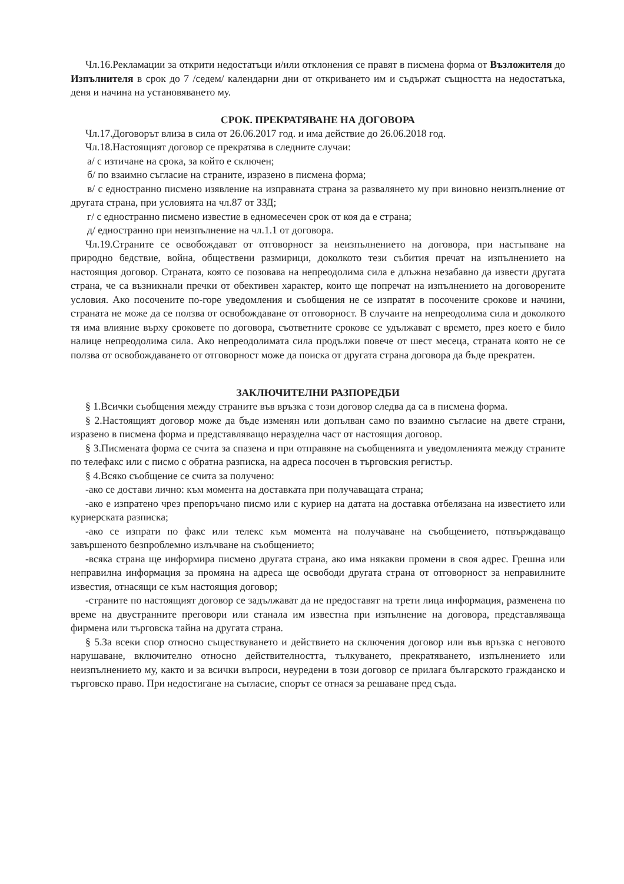Чл.16.Рекламации за открити недостатъци и/или отклонения се правят в писмена форма от Възложителя до Изпълнителя в срок до 7 /седем/ календарни дни от откриването им и съдържат същността на недостатъка, деня и начина на установяването му.
СРОК. ПРЕКРАТЯВАНЕ НА ДОГОВОРА
Чл.17.Договорът влиза в сила от 26.06.2017 год. и има действие до 26.06.2018 год.
Чл.18.Настоящият договор се прекратява в следните случаи:
а/ с изтичане на срока, за който е сключен;
б/ по взаимно съгласие на страните, изразено в писмена форма;
в/ с едностранно писмено изявление на изправната страна за развалянето му при виновно неизпълнение от другата страна, при условията на чл.87 от ЗЗД;
г/ с едностранно писмено известие в едномесечен срок от коя да е страна;
д/ едностранно при неизпълнение на чл.1.1 от договора.
Чл.19.Страните се освобождават от отговорност за неизпълнението на договора, при настъпване на природно бедствие, война, обществени размирици, доколкото тези събития пречат на изпълнението на настоящия договор. Страната, която се позовава на непреодолима сила е длъжна незабавно да извести другата страна, че са възникнали пречки от обективен характер, които ще попречат на изпълнението на договорените условия. Ако посочените по-горе уведомления и съобщения не се изпратят в посочените срокове и начини, страната не може да се ползва от освобождаване от отговорност. В случаите на непреодолима сила и доколкото тя има влияние върху сроковете по договора, съответните срокове се удължават с времето, през което е било налице непреодолима сила. Ако непреодолимата сила продължи повече от шест месеца, страната която не се ползва от освобождаването от отговорност може да поиска от другата страна договора да бъде прекратен.
ЗАКЛЮЧИТЕЛНИ РАЗПОРЕДБИ
§ 1.Всички съобщения между страните във връзка с този договор следва да са в писмена форма.
§ 2.Настоящият договор може да бъде изменян или допълван само по взаимно съгласие на двете страни, изразено в писмена форма и представляващо неразделна част от настоящия договор.
§ 3.Писмената форма се счита за спазена и при отправяне на съобщенията и уведомленията между страните по телефакс или с писмо с обратна разписка, на адреса посочен в търговския регистър.
§ 4.Всяко съобщение се счита за получено:
-ако се достави лично: към момента на доставката при получаващата страна;
-ако е изпратено чрез препоръчано писмо или с куриер на датата на доставка отбелязана на известието или куриерската разписка;
-ако се изпрати по факс или телекс към момента на получаване на съобщението, потвърждаващо завършеното безпроблемно излъчване на съобщението;
-всяка страна ще информира писмено другата страна, ако има някакви промени в своя адрес. Грешна или неправилна информация за промяна на адреса ще освободи другата страна от отговорност за неправилните известия, отнасящи се към настоящия договор;
-страните по настоящият договор се задължават да не предоставят на трети лица информация, разменена по време на двустранните преговори или станала им известна при изпълнение на договора, представляваща фирмена или търговска тайна на другата страна.
§ 5.За всеки спор относно съществуването и действието на сключения договор или във връзка с неговото нарушаване, включително относно действителността, тълкуването, прекратяването, изпълнението или неизпълнението му, както и за всички въпроси, неуредени в този договор се прилага българското гражданско и търговско право. При недостигане на съгласие, спорът се отнася за решаване пред съда.